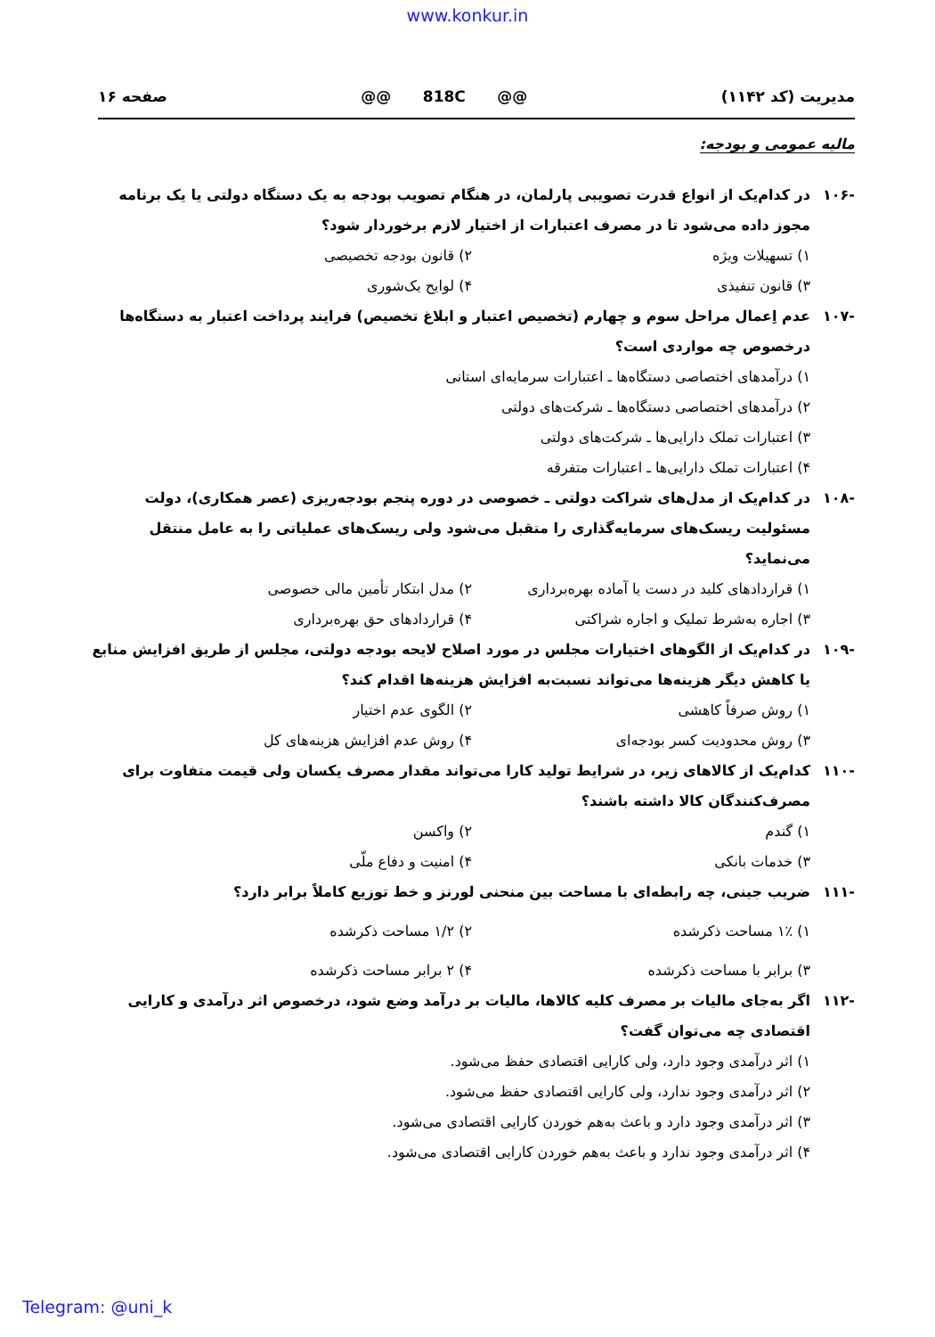www.konkur.in
مدیریت (کد ۱۱۴۲) @@ 818C @@ صفحه ۱۶
مالیه عمومی و بودجه:
-۱۰۶ در کدام‌یک از انواع قدرت تصویبی پارلمان، در هنگام تصویب بودجه به یک دستگاه دولتی یا یک برنامه مجوز داده می‌شود تا در مصرف اعتبارات از اختیار لازم برخوردار شود؟
۱) تسهیلات ویژه ۲) قانون بودجه تخصیصی
۳) قانون تنفیذی ۴) لوایح یک‌شوری
-۱۰۷ عدم اِعمال مراحل سوم و چهارم (تخصیص اعتبار و ابلاغ تخصیص) فرایند پرداخت اعتبار به دستگاه‌ها درخصوص چه مواردی است؟
۱) درآمدهای اختصاصی دستگاه‌ها ـ اعتبارات سرمایه‌ای استانی
۲) درآمدهای اختصاصی دستگاه‌ها ـ شرکت‌های دولتی
۳) اعتبارات تملک دارایی‌ها ـ شرکت‌های دولتی
۴) اعتبارات تملک دارایی‌ها ـ اعتبارات متفرقه
-۱۰۸ در کدام‌یک از مدل‌های شراکت دولتی ـ خصوصی در دوره پنجم بودجه‌ریزی (عصر همکاری)، دولت مسئولیت ریسک‌های سرمایه‌گذاری را متقبل می‌شود ولی ریسک‌های عملیاتی را به عامل منتقل می‌نماید؟
۱) قراردادهای کلید در دست یا آماده بهره‌برداری ۲) مدل ابتکار تأمین مالی خصوصی
۳) اجاره به‌شرط تملیک و اجاره شراکتی ۴) قراردادهای حق بهره‌برداری
-۱۰۹ در کدام‌یک از الگوهای اختیارات مجلس در مورد اصلاح لایحه بودجه دولتی، مجلس از طریق افزایش منابع یا کاهش دیگر هزینه‌ها می‌تواند نسبت‌به افزایش هزینه‌ها اقدام کند؟
۱) روش صرفاً کاهشی ۲) الگوی عدم اختیار
۳) روش محدودیت کسر بودجه‌ای ۴) روش عدم افزایش هزینه‌های کل
-۱۱۰ کدام‌یک از کالاهای زیر، در شرایط تولید کارا می‌تواند مقدار مصرف یکسان ولی قیمت متفاوت برای مصرف‌کنندگان کالا داشته باشند؟
۱) گندم ۲) واکسن
۳) خدمات بانکی ۴) امنیت و دفاع ملّی
-۱۱۱ ضریب جینی، چه رابطه‌ای با مساحت بین منحنی لورنز و خط توزیع کاملاً برابر دارد؟
۱) ۱٪ مساحت ذکرشده ۲) ۱/۲ مساحت ذکرشده
۳) برابر با مساحت ذکرشده ۴) ۲ برابر مساحت ذکرشده
-۱۱۲ اگر به‌جای مالیات بر مصرف کلیه کالاها، مالیات بر درآمد وضع شود، درخصوص اثر درآمدی و کارایی اقتصادی چه می‌توان گفت؟
۱) اثر درآمدی وجود دارد، ولی کارایی اقتصادی حفظ می‌شود.
۲) اثر درآمدی وجود ندارد، ولی کارایی اقتصادی حفظ می‌شود.
۳) اثر درآمدی وجود دارد و باعث به‌هم خوردن کارایی اقتصادی می‌شود.
۴) اثر درآمدی وجود ندارد و باعث به‌هم خوردن کارایی اقتصادی می‌شود.
Telegram: @uni_k